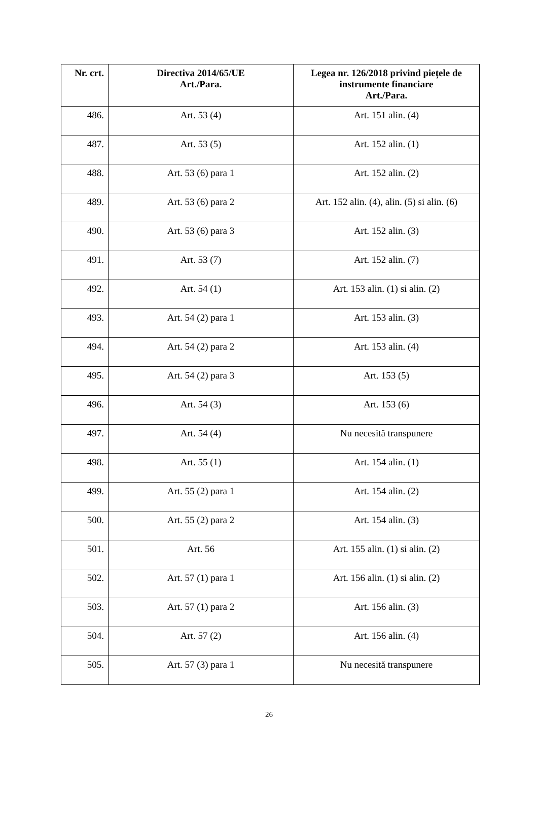| Nr. crt. | Directiva 2014/65/UE Art./Para. | Legea nr. 126/2018 privind piețele de instrumente financiare Art./Para. |
| --- | --- | --- |
| 486. | Art. 53 (4) | Art. 151 alin. (4) |
| 487. | Art. 53 (5) | Art. 152 alin. (1) |
| 488. | Art. 53 (6) para 1 | Art. 152 alin. (2) |
| 489. | Art. 53 (6) para 2 | Art. 152 alin. (4), alin. (5) si alin. (6) |
| 490. | Art. 53 (6) para 3 | Art. 152 alin. (3) |
| 491. | Art. 53 (7) | Art. 152 alin. (7) |
| 492. | Art. 54 (1) | Art. 153 alin. (1) si alin. (2) |
| 493. | Art. 54 (2) para 1 | Art. 153 alin. (3) |
| 494. | Art. 54 (2) para 2 | Art. 153 alin. (4) |
| 495. | Art. 54 (2) para 3 | Art. 153 (5) |
| 496. | Art. 54 (3) | Art. 153 (6) |
| 497. | Art. 54 (4) | Nu necesită transpunere |
| 498. | Art. 55 (1) | Art. 154 alin. (1) |
| 499. | Art. 55 (2) para 1 | Art. 154 alin. (2) |
| 500. | Art. 55 (2) para 2 | Art. 154 alin. (3) |
| 501. | Art. 56 | Art. 155 alin. (1) si alin. (2) |
| 502. | Art. 57 (1) para 1 | Art. 156 alin. (1) si alin. (2) |
| 503. | Art. 57 (1) para 2 | Art. 156 alin. (3) |
| 504. | Art. 57 (2) | Art. 156 alin. (4) |
| 505. | Art. 57 (3) para 1 | Nu necesită transpunere |
26